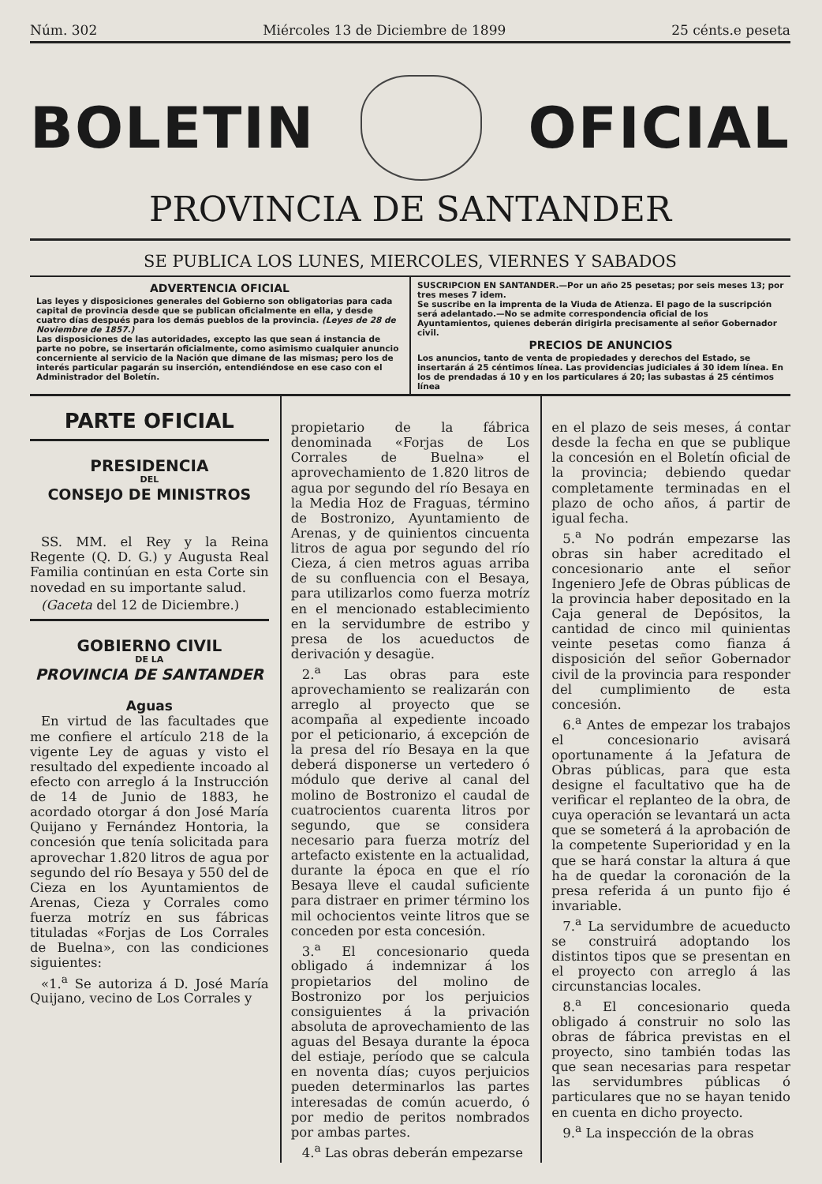Núm. 302 Miércoles 13 de Diciembre de 1899 25 cénts.e peseta
BOLETIN OFICIAL
PROVINCIA DE SANTANDER
SE PUBLICA LOS LUNES, MIERCOLES, VIERNES Y SABADOS
ADVERTENCIA OFICIAL
Las leyes y disposiciones generales del Gobierno son obligatorias para cada capital de provincia desde que se publican oficialmente en ella, y desde cuatro días después para los demás pueblos de la provincia. (Leyes de 28 de Noviembre de 1857.)
Las disposiciones de las autoridades, excepto las que sean á instancia de parte no pobre, se insertarán oficialmente, como asimismo cualquier anuncio concerniente al servicio de la Nación que dimane de las mismas; pero los de interés particular pagarán su inserción, entendiéndose en ese caso con el Administrador del Boletín.
SUSCRIPCION EN SANTANDER.—Por un año 25 pesetas; por seis meses 13; por tres meses 7 idem.
Se suscribe en la imprenta de la Viuda de Atienza. El pago de la suscripción será adelantado.—No se admite correspondencia oficial de los Ayuntamientos, quienes deberán dirigirla precisamente al señor Gobernador civil.
PRECIOS DE ANUNCIOS
Los anuncios, tanto de venta de propiedades y derechos del Estado, se insertarán á 25 céntimos línea. Las providencias judiciales á 30 idem línea. En los de prendadas á 10 y en los particulares á 20; las subastas á 25 céntimos línea
PARTE OFICIAL
PRESIDENCIA
DEL
CONSEJO DE MINISTROS
SS. MM. el Rey y la Reina Regente (Q. D. G.) y Augusta Real Familia continúan en esta Corte sin novedad en su importante salud.
(Gaceta del 12 de Diciembre.)
GOBIERNO CIVIL
DE LA
PROVINCIA DE SANTANDER
Aguas
En virtud de las facultades que me confiere el artículo 218 de la vigente Ley de aguas y visto el resultado del expediente incoado al efecto con arreglo á la Instrucción de 14 de Junio de 1883, he acordado otorgar á don José María Quijano y Fernández Hontoria, la concesión que tenía solicitada para aprovechar 1.820 litros de agua por segundo del río Besaya y 550 del de Cieza en los Ayuntamientos de Arenas, Cieza y Corrales como fuerza motríz en sus fábricas tituladas «Forjas de Los Corrales de Buelna», con las condiciones siguientes:
«1.<sup>a</sup> Se autoriza á D. José María Quijano, vecino de Los Corrales y
propietario de la fábrica denominada «Forjas de Los Corrales de Buelna» el aprovechamiento de 1.820 litros de agua por segundo del río Besaya en la Media Hoz de Fraguas, término de Bostronizo, Ayuntamiento de Arenas, y de quinientos cincuenta litros de agua por segundo del río Cieza, á cien metros aguas arriba de su confluencia con el Besaya, para utilizarlos como fuerza motríz en el mencionado establecimiento en la servidumbre de estribo y presa de los acueductos de derivación y desagüe.
2.<sup>a</sup> Las obras para este aprovechamiento se realizarán con arreglo al proyecto que se acompaña al expediente incoado por el peticionario, á excepción de la presa del río Besaya en la que deberá disponerse un vertedero ó módulo que derive al canal del molino de Bostronizo el caudal de cuatrocientos cuarenta litros por segundo, que se considera necesario para fuerza motríz del artefacto existente en la actualidad, durante la época en que el río Besaya lleve el caudal suficiente para distraer en primer término los mil ochocientos veinte litros que se conceden por esta concesión.
3.<sup>a</sup> El concesionario queda obligado á indemnizar á los propietarios del molino de Bostronizo por los perjuicios consiguientes á la privación absoluta de aprovechamiento de las aguas del Besaya durante la época del estiaje, período que se calcula en noventa días; cuyos perjuicios pueden determinarlos las partes interesadas de común acuerdo, ó por medio de peritos nombrados por ambas partes.
4.<sup>a</sup> Las obras deberán empezarse
en el plazo de seis meses, á contar desde la fecha en que se publique la concesión en el Boletín oficial de la provincia; debiendo quedar completamente terminadas en el plazo de ocho años, á partir de igual fecha.
5.<sup>a</sup> No podrán empezarse las obras sin haber acreditado el concesionario ante el señor Ingeniero Jefe de Obras públicas de la provincia haber depositado en la Caja general de Depósitos, la cantidad de cinco mil quinientas veinte pesetas como fianza á disposición del señor Gobernador civil de la provincia para responder del cumplimiento de esta concesión.
6.<sup>a</sup> Antes de empezar los trabajos el concesionario avisará oportunamente á la Jefatura de Obras públicas, para que esta designe el facultativo que ha de verificar el replanteo de la obra, de cuya operación se levantará un acta que se someterá á la aprobación de la competente Superioridad y en la que se hará constar la altura á que ha de quedar la coronación de la presa referida á un punto fijo é invariable.
7.<sup>a</sup> La servidumbre de acueducto se construirá adoptando los distintos tipos que se presentan en el proyecto con arreglo á las circunstancias locales.
8.<sup>a</sup> El concesionario queda obligado á construir no solo las obras de fábrica previstas en el proyecto, sino también todas las que sean necesarias para respetar las servidumbres públicas ó particulares que no se hayan tenido en cuenta en dicho proyecto.
9.<sup>a</sup> La inspección de la obras